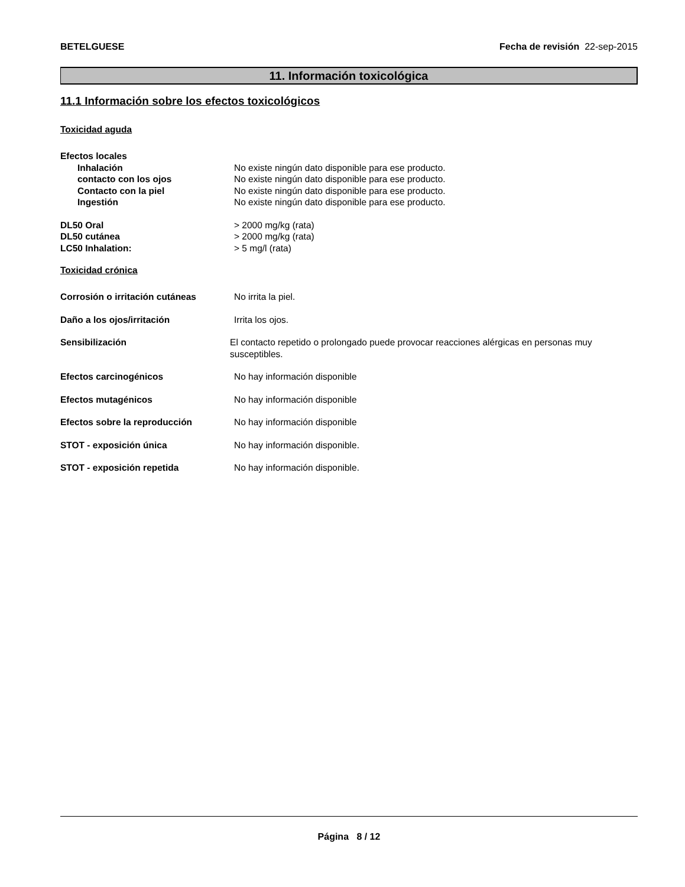BETELGUESE Fecha de revisión 22-sep-2015
11. Información toxicológica
11.1 Información sobre los efectos toxicológicos
Toxicidad aguda
Efectos locales
Inhalación No existe ningún dato disponible para ese producto.
contacto con los ojos No existe ningún dato disponible para ese producto.
Contacto con la piel No existe ningún dato disponible para ese producto.
Ingestión No existe ningún dato disponible para ese producto.
DL50 Oral > 2000 mg/kg (rata)
DL50 cutánea > 2000 mg/kg (rata)
LC50 Inhalation: > 5 mg/l (rata)
Toxicidad crónica
Corrosión o irritación cutáneas No irrita la piel.
Daño a los ojos/irritación Irrita los ojos.
Sensibilización El contacto repetido o prolongado puede provocar reacciones alérgicas en personas muy susceptibles.
Efectos carcinogénicos No hay información disponible
Efectos mutagénicos No hay información disponible
Efectos sobre la reproducción No hay información disponible
STOT - exposición única No hay información disponible.
STOT - exposición repetida No hay información disponible.
Página 8 / 12